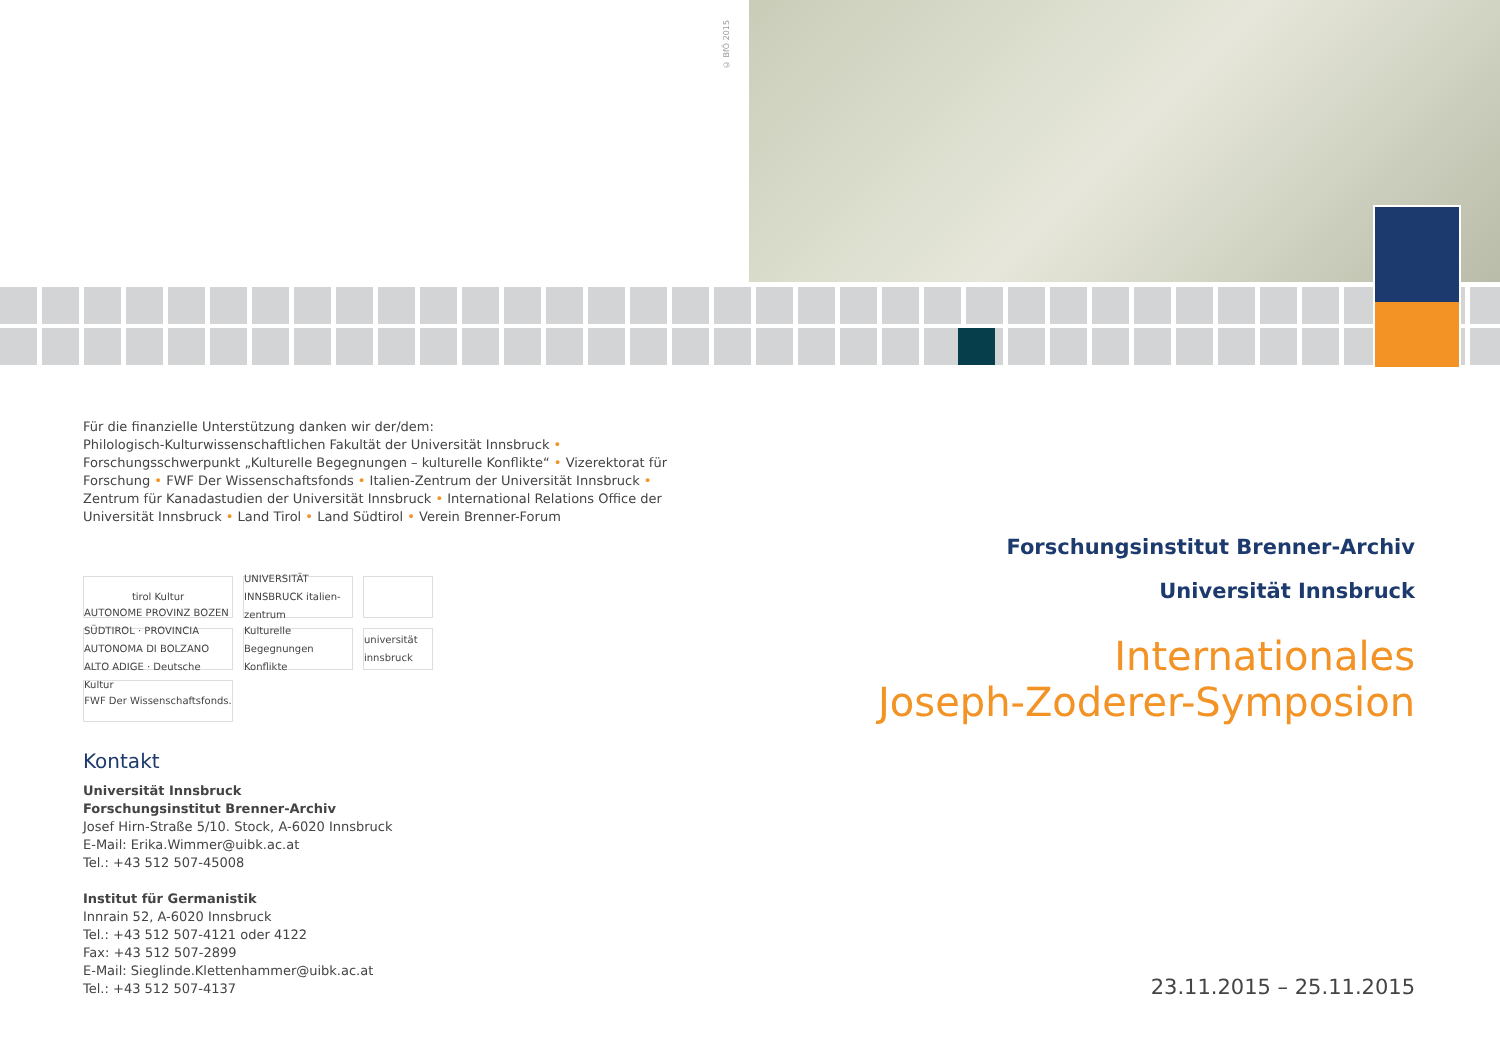© BfÖ 2015
Für die finanzielle Unterstützung danken wir der/dem:
Philologisch-Kulturwissenschaftlichen Fakultät der Universität Innsbruck • Forschungsschwerpunkt „Kulturelle Begegnungen – kulturelle Konflikte“ • Vizerektorat für Forschung • FWF Der Wissenschaftsfonds • Italien-Zentrum der Universität Innsbruck • Zentrum für Kanadastudien der Universität Innsbruck • International Relations Office der Universität Innsbruck • Land Tirol • Land Südtirol • Verein Brenner-Forum
tirol Kultur
UNIVERSITÄT INNSBRUCK italien-zentrum
AUTONOME PROVINZ BOZEN SÜDTIROL · PROVINCIA AUTONOMA DI BOLZANO ALTO ADIGE · Deutsche Kultur
Kulturelle Begegnungen Konflikte
universität innsbruck
FWF Der Wissenschaftsfonds.
Kontakt
Universität Innsbruck
Forschungsinstitut Brenner-Archiv
Josef Hirn-Straße 5/10. Stock, A-6020 Innsbruck
E-Mail: Erika.Wimmer@uibk.ac.at
Tel.: +43 512 507-45008
Institut für Germanistik
Innrain 52, A-6020 Innsbruck
Tel.: +43 512 507-4121 oder 4122
Fax: +43 512 507-2899
E-Mail: Sieglinde.Klettenhammer@uibk.ac.at
Tel.: +43 512 507-4137
Forschungsinstitut Brenner-Archiv
Universität Innsbruck
Internationales
Joseph-Zoderer-Symposion
23.11.2015 – 25.11.2015